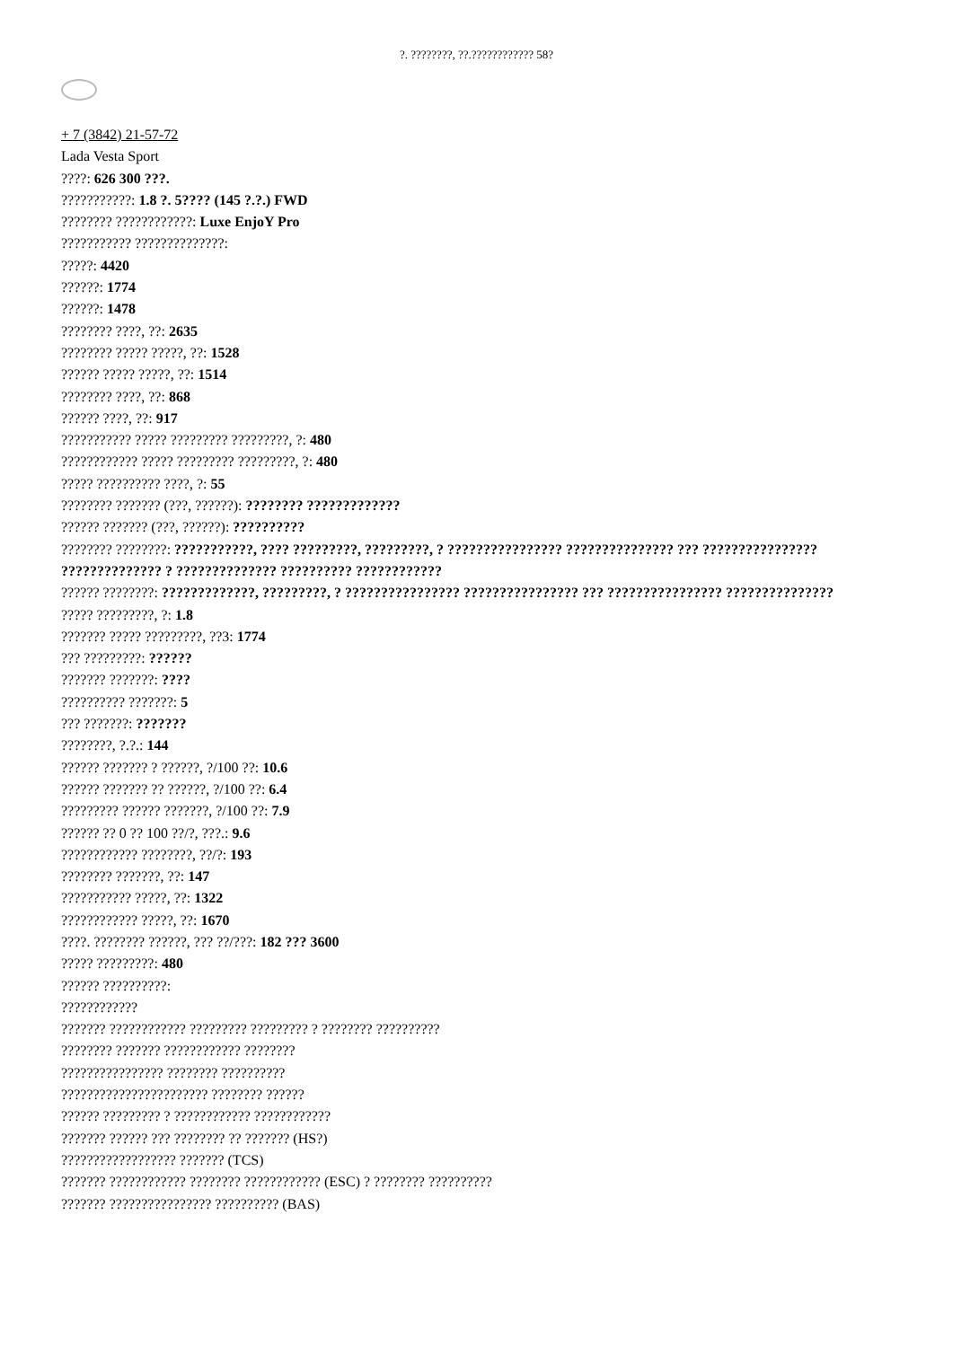?. ????????, ??.???????????? 58?
+ 7 (3842) 21-57-72
Lada Vesta Sport
????: 626 300 ???.
???????????: 1.8 ?. 5???? (145 ?.?.) FWD
???????? ????????????: Luxe EnjoY Pro
??????????? ??????????????:
?????: 4420
??????: 1774
??????: 1478
???????? ????, ??: 2635
???????? ????? ?????, ??: 1528
?????? ????? ?????, ??: 1514
???????? ????, ??: 868
?????? ????, ??: 917
??????????? ????? ????????? ?????????, ?: 480
???????????? ????? ????????? ?????????, ?: 480
????? ?????????? ????, ?: 55
???????? ??????? (???, ??????): ???????? ?????????????
?????? ??????? (???, ??????): ??????????
???????? ????????: ???????????, ???? ?????????, ?????????, ? ???????????????? ??????????????? ??? ???????????????? ?????????????? ? ?????????????? ?????????? ????????????
?????? ????????: ?????????????, ?????????, ? ???????????????? ???????????????? ??? ???????????????? ???????????????
????? ?????????, ?: 1.8
??????? ????? ?????????, ??3: 1774
??? ?????????: ??????
??????? ???????: ????
?????????? ???????: 5
??? ???????: ???????
????????, ?.?.: 144
?????? ??????? ? ??????, ?/100 ??: 10.6
?????? ??????? ?? ??????, ?/100 ??: 6.4
????????? ?????? ???????, ?/100 ??: 7.9
?????? ?? 0 ?? 100 ??/?, ???.: 9.6
???????????? ????????, ??/?: 193
???????? ???????, ??: 147
??????????? ?????, ??: 1322
???????????? ?????, ??: 1670
????. ???????? ??????, ??? ??/???: 182 ??? 3600
????? ?????????: 480
?????? ??????????:
????????????
??????? ???????????? ????????? ????????? ? ???????? ??????????
???????? ??????? ???????????? ????????
???????????????? ???????? ??????????
??????????????????????? ???????? ??????
?????? ????????? ? ???????????? ????????????
??????? ?????? ??? ???????? ?? ??????? (HS?)
?????????????????? ??????? (TCS)
??????? ???????????? ???????? ???????????? (ESC) ? ???????? ??????????
??????? ???????????????? ?????????? (BAS)